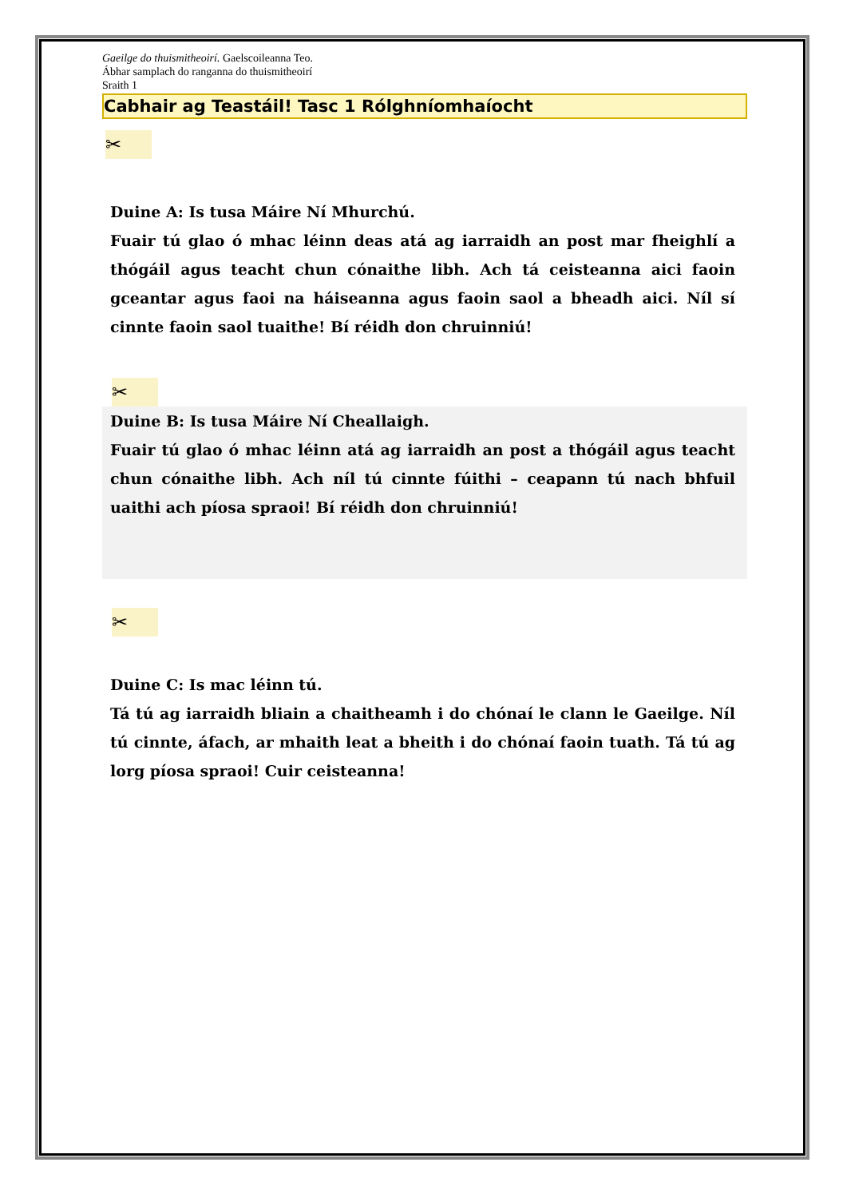Gaeilge do thuismitheoirí. Gaelscoileanna Teo.
Ábhar samplach do ranganna do thuismitheoirí
Sraith 1
Cabhair ag Teastáil! Tasc 1 Rólghníomhaíocht
✂
Duine A: Is tusa Máire Ní Mhurchú.
Fuair tú glao ó mhac léinn deas atá ag iarraidh an post mar fheighlí a thógáil agus teacht chun cónaithe libh. Ach tá ceisteanna aici faoin gceantar agus faoi na háiseanna agus faoin saol a bheadh aici. Níl sí cinnte faoin saol tuaithe! Bí réidh don chruinniú!
✂
Duine B: Is tusa Máire Ní Cheallaigh.
Fuair tú glao ó mhac léinn atá ag iarraidh an post a thógáil agus teacht chun cónaithe libh. Ach níl tú cinnte fúithi – ceapann tú nach bhfuil uaithi ach píosa spraoi! Bí réidh don chruinniú!
✂
Duine C: Is mac léinn tú.
Tá tú ag iarraidh bliain a chaitheamh i do chónaí le clann le Gaeilge. Níl tú cinnte, áfach, ar mhaith leat a bheith i do chónaí faoin tuath. Tá tú ag lorg píosa spraoi! Cuir ceisteanna!